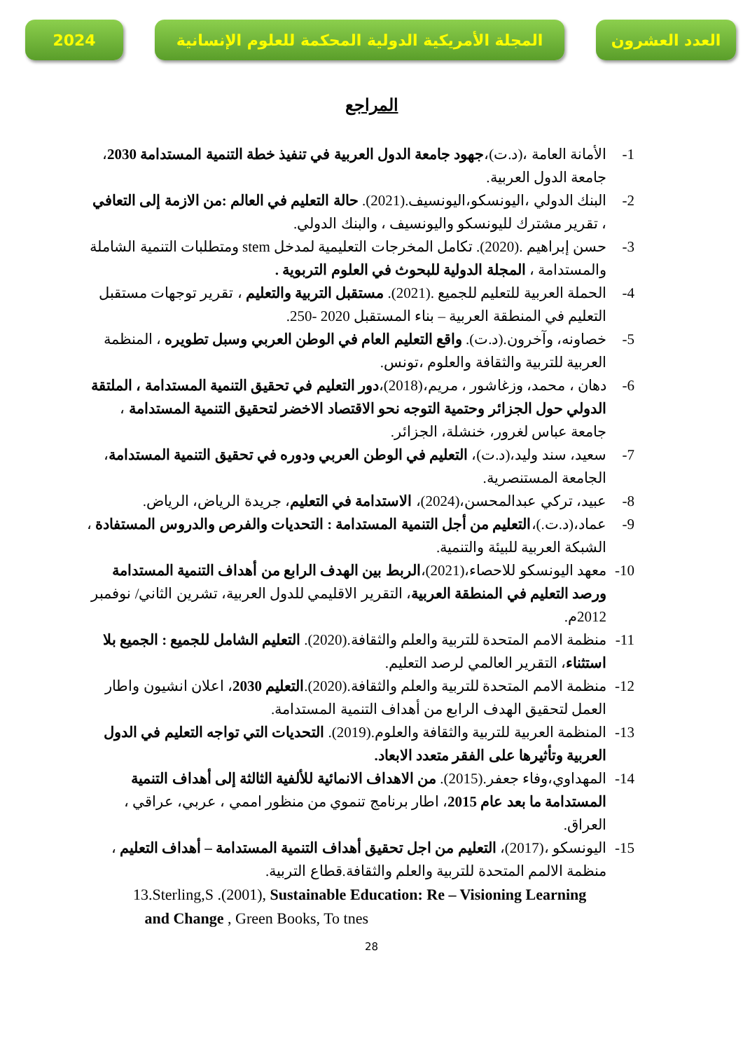2024 المجلة الأمريكية الدولية المحكمة للعلوم الإنسانية
العدد العشرون
المراجع
1- الأمانة العامة ،(د.ت)،جهود جامعة الدول العربية في تنفيذ خطة التنمية المستدامة 2030، جامعة الدول العربية.
2- البنك الدولي ،اليونسكو،اليونسيف.(2021). حالة التعليم في العالم :من الازمة إلى التعافي ، تقرير مشترك لليونسكو واليونسيف ، والبنك الدولي.
3- حسن إبراهيم .(2020). تكامل المخرجات التعليمية لمدخل stem ومتطلبات التنمية الشاملة والمستدامة ، المجلة الدولية للبحوث في العلوم التربوية .
4- الحملة العربية للتعليم للجميع .(2021). مستقبل التربية والتعليم ، تقرير توجهات مستقبل التعليم في المنطقة العربية – بناء المستقبل 2020 -250.
5- خصاونه، وآخرون.(د.ت). واقع التعليم العام في الوطن العربي وسبل تطويره ، المنظمة العربية للتربية والثقافة والعلوم ،تونس.
6- دهان ، محمد، وزغاشور ، مريم،(2018)،دور التعليم في تحقيق التنمية المستدامة ، الملتقة الدولي حول الجزائر وحتمية التوجه نحو الاقتصاد الاخضر لتحقيق التنمية المستدامة ، جامعة عباس لغرور، خنشلة، الجزائر.
7- سعيد، سند وليد،(د.ت)، التعليم في الوطن العربي ودوره في تحقيق التنمية المستدامة، الجامعة المستنصرية.
8- عبيد، تركي عبدالمحسن،(2024)، الاستدامة في التعليم، جريدة الرياض، الرياض.
9- عماد،(د.ت.)،التعليم من أجل التنمية المستدامة : التحديات والفرص والدروس المستفادة ، الشبكة العربية للبيئة والتنمية.
10- معهد اليونسكو للاحصاء،(2021)،الربط بين الهدف الرابع من أهداف التنمية المستدامة ورصد التعليم في المنطقة العربية، التقرير الاقليمي للدول العربية، تشرين الثاني/ نوفمبر 2012م.
11- منظمة الامم المتحدة للتربية والعلم والثقافة.(2020). التعليم الشامل للجميع : الجميع بلا استثناء، التقرير العالمي لرصد التعليم.
12- منظمة الامم المتحدة للتربية والعلم والثقافة.(2020).التعليم 2030، اعلان انشيون واطار العمل لتحقيق الهدف الرابع من أهداف التنمية المستدامة.
13- المنظمة العربية للتربية والثقافة والعلوم.(2019). التحديات التي تواجه التعليم في الدول العربية وتأثيرها على الفقر متعدد الابعاد.
14- المهداوي،وفاء جعفر.(2015). من الاهداف الانمائية للألفية الثالثة إلى أهداف التنمية المستدامة ما بعد عام 2015، اطار برنامج تنموي من منظور اممي ، عربي، عراقي ، العراق.
15- اليونسكو ،(2017)، التعليم من اجل تحقيق أهداف التنمية المستدامة – أهداف التعليم ، منظمة الالمم المتحدة للتربية والعلم والثقافة.قطاع التربية.
13.Sterling,S .(2001), Sustainable Education: Re – Visioning Learning
and Change , Green Books, To tnes
28